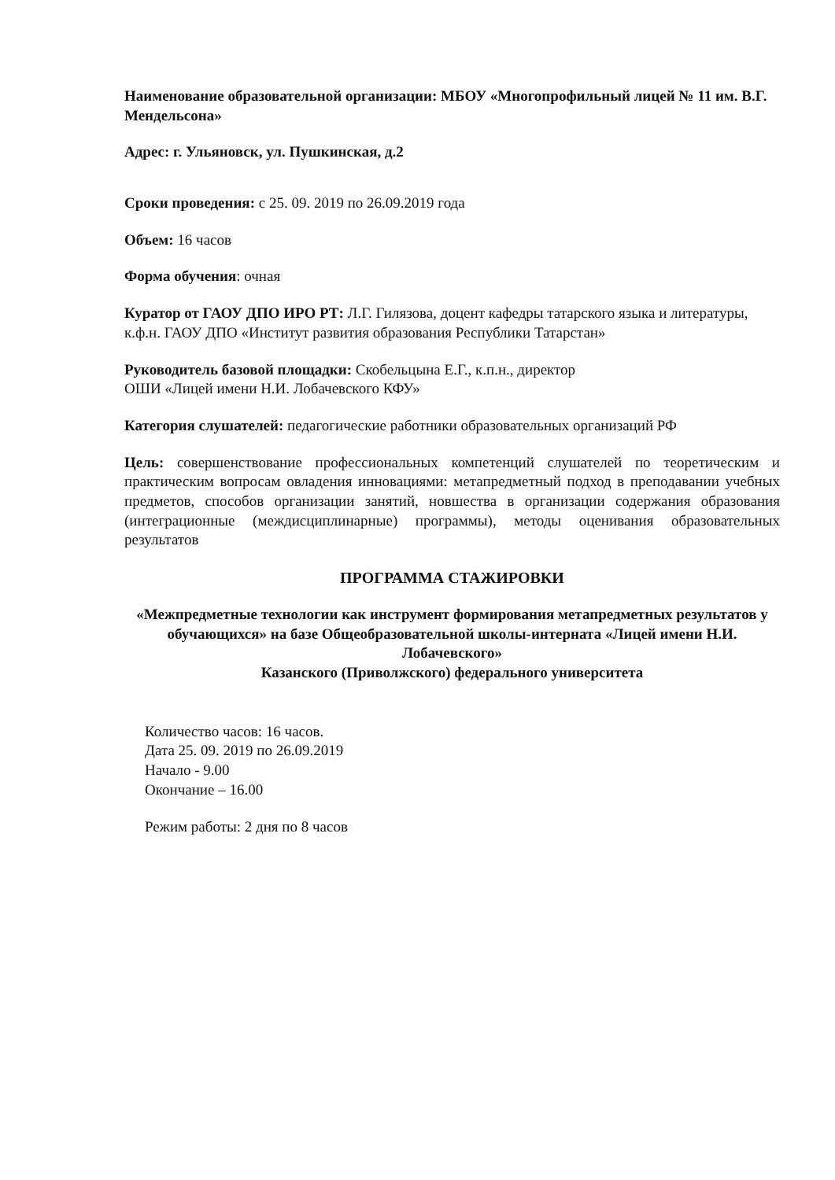Наименование образовательной организации: МБОУ «Многопрофильный лицей № 11 им. В.Г. Мендельсона»
Адрес: г. Ульяновск, ул. Пушкинская, д.2
Сроки проведения: с 25. 09. 2019 по 26.09.2019 года
Объем: 16 часов
Форма обучения: очная
Куратор от ГАОУ ДПО ИРО РТ: Л.Г. Гилязова, доцент кафедры татарского языка и литературы, к.ф.н. ГАОУ ДПО «Институт развития образования Республики Татарстан»
Руководитель базовой площадки: Скобельцына Е.Г., к.п.н., директор
ОШИ «Лицей имени Н.И. Лобачевского КФУ»
Категория слушателей: педагогические работники образовательных организаций РФ
Цель: совершенствование профессиональных компетенций слушателей по теоретическим и практическим вопросам овладения инновациями: метапредметный подход в преподавании учебных предметов, способов организации занятий, новшества в организации содержания образования (интеграционные (междисциплинарные) программы), методы оценивания образовательных результатов
ПРОГРАММА СТАЖИРОВКИ
«Межпредметные технологии как инструмент формирования метапредметных результатов у обучающихся» на базе Общеобразовательной школы-интерната «Лицей имени Н.И. Лобачевского»
Казанского (Приволжского) федерального университета
Количество часов: 16 часов.
Дата 25. 09. 2019 по 26.09.2019
Начало - 9.00
Окончание – 16.00
Режим работы: 2 дня по 8 часов